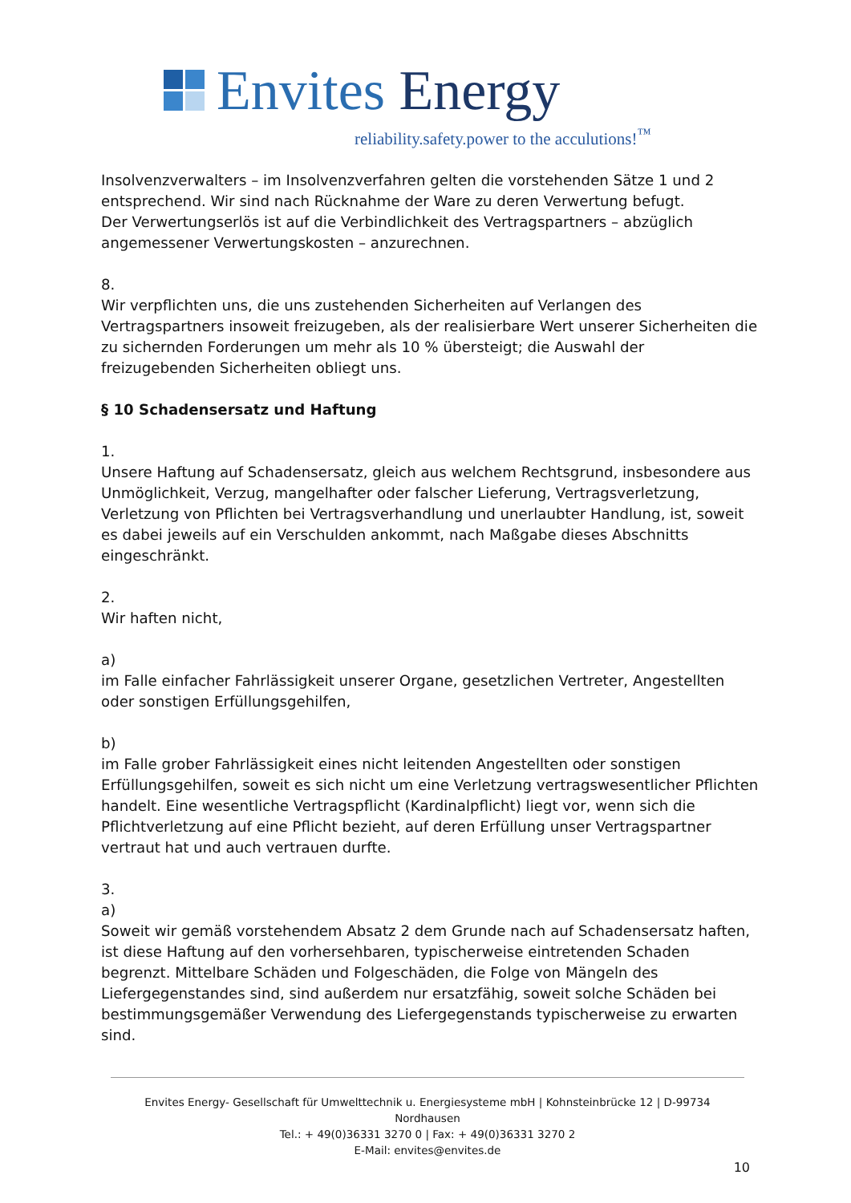Envites Energy
reliability.safety.power to the acculutions!<sup>™</sup>
Insolvenzverwalters – im Insolvenzverfahren gelten die vorstehenden Sätze 1 und 2 entsprechend. Wir sind nach Rücknahme der Ware zu deren Verwertung befugt.
Der Verwertungserlös ist auf die Verbindlichkeit des Vertragspartners – abzüglich angemessener Verwertungskosten – anzurechnen.
8.
Wir verpflichten uns, die uns zustehenden Sicherheiten auf Verlangen des Vertragspartners insoweit freizugeben, als der realisierbare Wert unserer Sicherheiten die zu sichernden Forderungen um mehr als 10 % übersteigt; die Auswahl der freizugebenden Sicherheiten obliegt uns.
§ 10 Schadensersatz und Haftung
1.
Unsere Haftung auf Schadensersatz, gleich aus welchem Rechtsgrund, insbesondere aus Unmöglichkeit, Verzug, mangelhafter oder falscher Lieferung, Vertragsverletzung, Verletzung von Pflichten bei Vertragsverhandlung und unerlaubter Handlung, ist, soweit es dabei jeweils auf ein Verschulden ankommt, nach Maßgabe dieses Abschnitts eingeschränkt.
2.
Wir haften nicht,
a)
im Falle einfacher Fahrlässigkeit unserer Organe, gesetzlichen Vertreter, Angestellten oder sonstigen Erfüllungsgehilfen,
b)
im Falle grober Fahrlässigkeit eines nicht leitenden Angestellten oder sonstigen Erfüllungsgehilfen, soweit es sich nicht um eine Verletzung vertragswesentlicher Pflichten handelt. Eine wesentliche Vertragspflicht (Kardinalpflicht) liegt vor, wenn sich die Pflichtverletzung auf eine Pflicht bezieht, auf deren Erfüllung unser Vertragspartner vertraut hat und auch vertrauen durfte.
3.
a)
Soweit wir gemäß vorstehendem Absatz 2 dem Grunde nach auf Schadensersatz haften, ist diese Haftung auf den vorhersehbaren, typischerweise eintretenden Schaden begrenzt. Mittelbare Schäden und Folgeschäden, die Folge von Mängeln des Liefergegenstandes sind, sind außerdem nur ersatzfähig, soweit solche Schäden bei bestimmungsgemäßer Verwendung des Liefergegenstands typischerweise zu erwarten sind.
Envites Energy- Gesellschaft für Umwelttechnik u. Energiesysteme mbH | Kohnsteinbrücke 12 | D-99734 Nordhausen
Tel.: + 49(0)36331 3270 0 | Fax: + 49(0)36331 3270 2
E-Mail: envites@envites.de
10